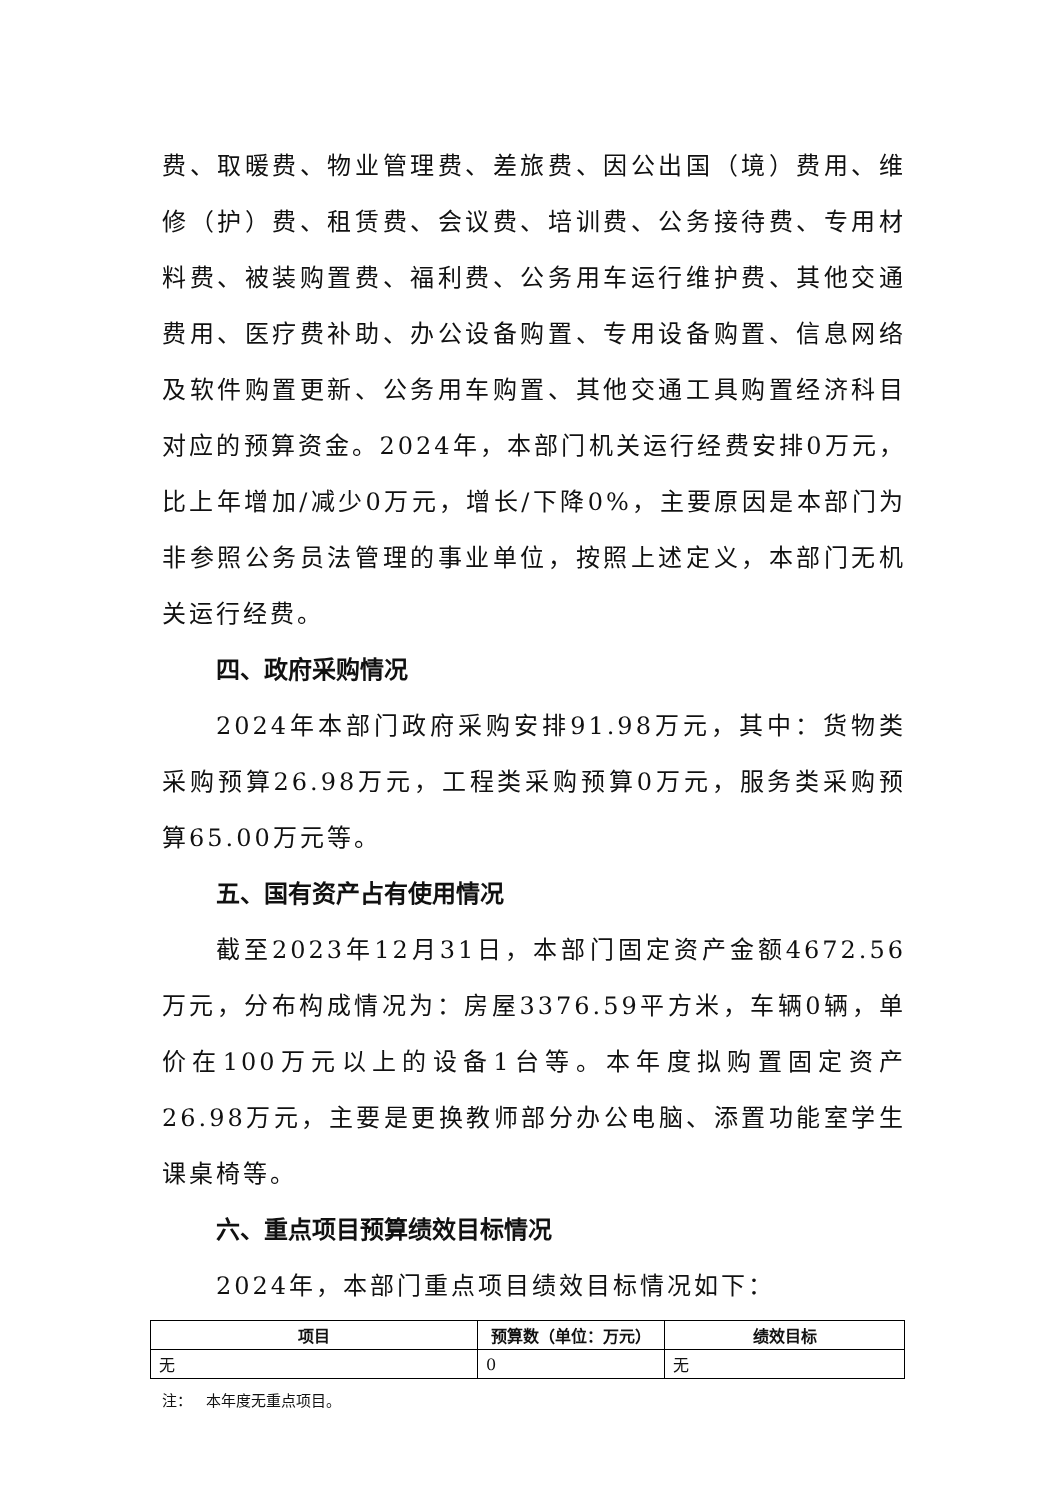费、取暖费、物业管理费、差旅费、因公出国（境）费用、维修（护）费、租赁费、会议费、培训费、公务接待费、专用材料费、被装购置费、福利费、公务用车运行维护费、其他交通费用、医疗费补助、办公设备购置、专用设备购置、信息网络及软件购置更新、公务用车购置、其他交通工具购置经济科目对应的预算资金。2024年，本部门机关运行经费安排0万元，比上年增加/减少0万元，增长/下降0%，主要原因是本部门为非参照公务员法管理的事业单位，按照上述定义，本部门无机关运行经费。
四、政府采购情况
2024年本部门政府采购安排91.98万元，其中：货物类采购预算26.98万元，工程类采购预算0万元，服务类采购预算65.00万元等。
五、国有资产占有使用情况
截至2023年12月31日，本部门固定资产金额4672.56万元，分布构成情况为：房屋3376.59平方米，车辆0辆，单价在100万元以上的设备1台等。本年度拟购置固定资产26.98万元，主要是更换教师部分办公电脑、添置功能室学生课桌椅等。
六、重点项目预算绩效目标情况
2024年，本部门重点项目绩效目标情况如下：
| 项目 | 预算数（单位：万元） | 绩效目标 |
| --- | --- | --- |
| 无 | 0 | 无 |
注： 本年度无重点项目。